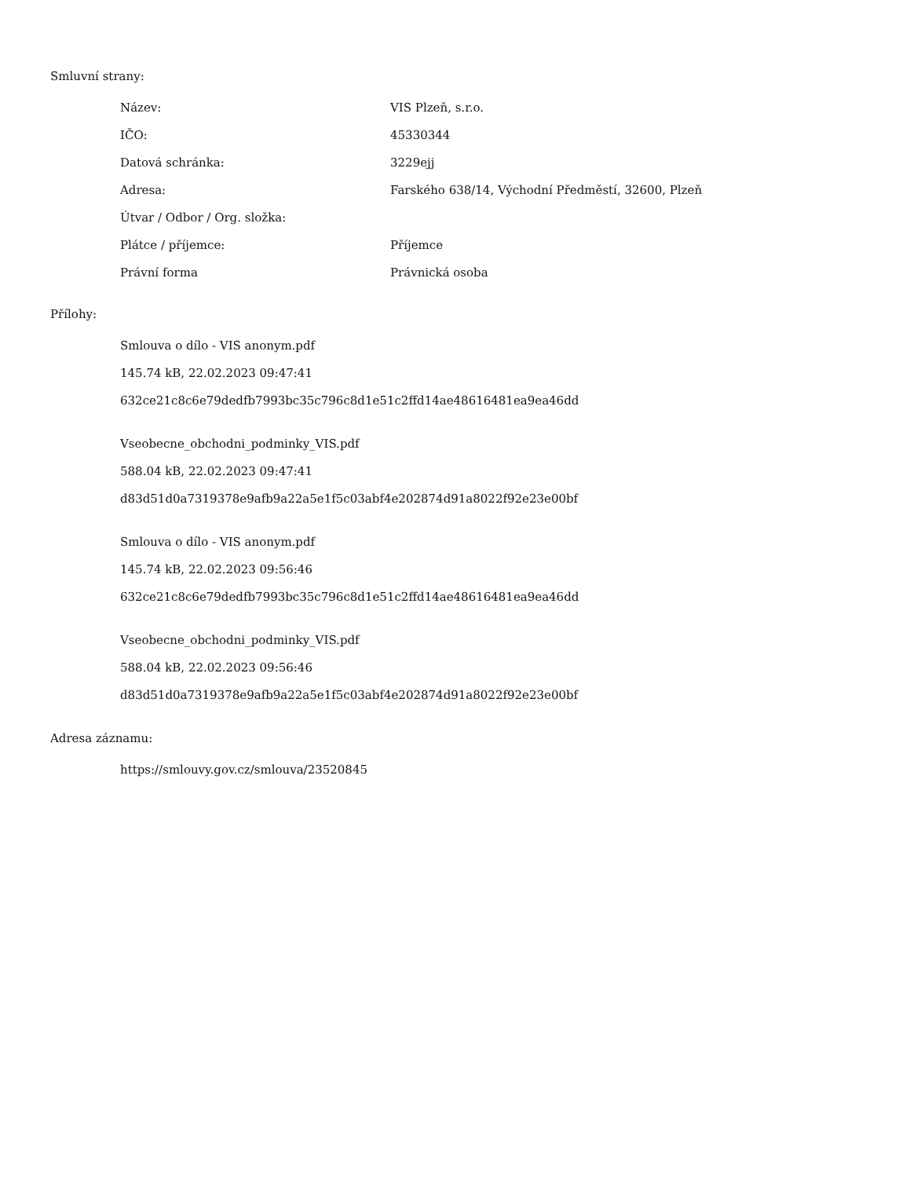Smluvní strany:
| Název: | VIS Plzeň, s.r.o. |
| IČO: | 45330344 |
| Datová schránka: | 3229ejj |
| Adresa: | Farského 638/14, Východní Předměstí, 32600, Plzeň |
| Útvar / Odbor / Org. složka: | |
| Plátce / příjemce: | Příjemce |
| Právní forma | Právnická osoba |
Přílohy:
Smlouva o dílo - VIS anonym.pdf
145.74 kB, 22.02.2023 09:47:41
632ce21c8c6e79dedfb7993bc35c796c8d1e51c2ffd14ae48616481ea9ea46dd
Vseobecne_obchodni_podminky_VIS.pdf
588.04 kB, 22.02.2023 09:47:41
d83d51d0a7319378e9afb9a22a5e1f5c03abf4e202874d91a8022f92e23e00bf
Smlouva o dílo - VIS anonym.pdf
145.74 kB, 22.02.2023 09:56:46
632ce21c8c6e79dedfb7993bc35c796c8d1e51c2ffd14ae48616481ea9ea46dd
Vseobecne_obchodni_podminky_VIS.pdf
588.04 kB, 22.02.2023 09:56:46
d83d51d0a7319378e9afb9a22a5e1f5c03abf4e202874d91a8022f92e23e00bf
Adresa záznamu:
https://smlouvy.gov.cz/smlouva/23520845